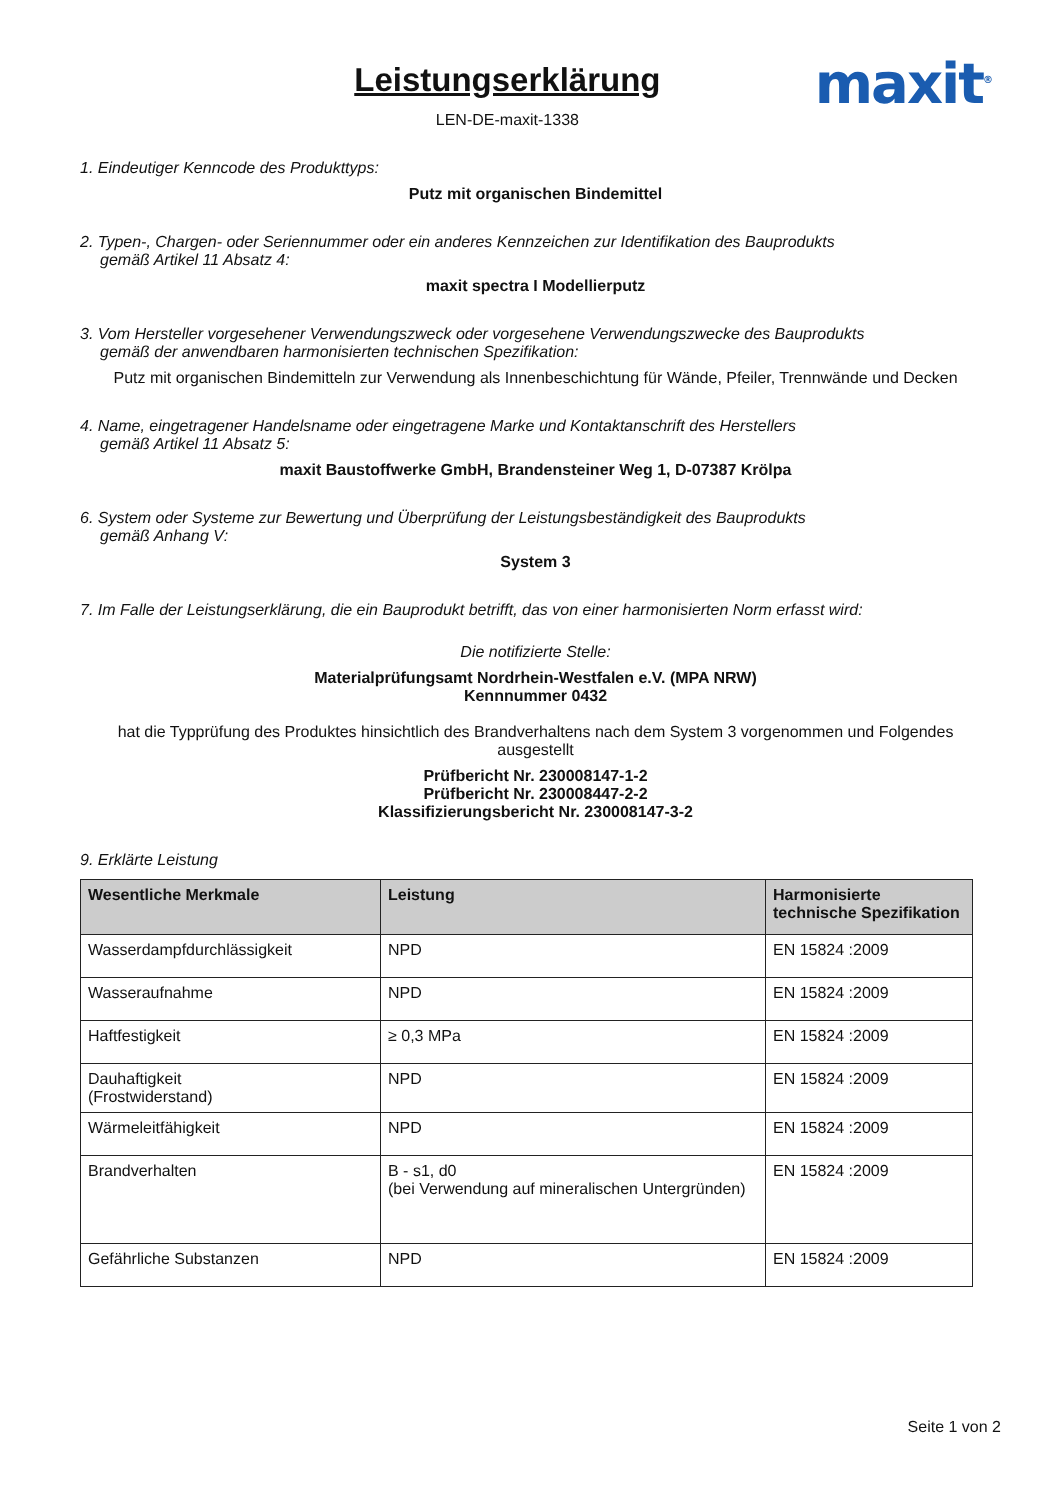Leistungserklärung
LEN-DE-maxit-1338
maxit<sup>®</sup>
1. Eindeutiger Kenncode des Produkttyps:
Putz mit organischen Bindemittel
2. Typen-, Chargen- oder Seriennummer oder ein anderes Kennzeichen zur Identifikation des Bauprodukts
gemäß Artikel 11 Absatz 4:
maxit spectra I Modellierputz
3. Vom Hersteller vorgesehener Verwendungszweck oder vorgesehene Verwendungszwecke des Bauprodukts
gemäß der anwendbaren harmonisierten technischen Spezifikation:
Putz mit organischen Bindemitteln zur Verwendung als Innenbeschichtung für Wände, Pfeiler, Trennwände und Decken
4. Name, eingetragener Handelsname oder eingetragene Marke und Kontaktanschrift des Herstellers
gemäß Artikel 11 Absatz 5:
maxit Baustoffwerke GmbH, Brandensteiner Weg 1, D-07387 Krölpa
6. System oder Systeme zur Bewertung und Überprüfung der Leistungsbeständigkeit des Bauprodukts
gemäß Anhang V:
System 3
7. Im Falle der Leistungserklärung, die ein Bauprodukt betrifft, das von einer harmonisierten Norm erfasst wird:
Die notifizierte Stelle:
Materialprüfungsamt Nordrhein-Westfalen e.V. (MPA NRW)
Kennnummer 0432
hat die Typprüfung des Produktes hinsichtlich des Brandverhaltens nach dem System 3 vorgenommen und Folgendes ausgestellt
Prüfbericht Nr. 230008147-1-2
Prüfbericht Nr. 230008447-2-2
Klassifizierungsbericht Nr. 230008147-3-2
9. Erklärte Leistung
| Wesentliche Merkmale | Leistung | Harmonisierte technische Spezifikation |
| --- | --- | --- |
| Wasserdampfdurchlässigkeit | NPD | EN 15824 :2009 |
| Wasseraufnahme | NPD | EN 15824 :2009 |
| Haftfestigkeit | ≥ 0,3 MPa | EN 15824 :2009 |
| Dauhaftigkeit (Frostwiderstand) | NPD | EN 15824 :2009 |
| Wärmeleitfähigkeit | NPD | EN 15824 :2009 |
| Brandverhalten | B - s1, d0 (bei Verwendung auf mineralischen Untergründen) | EN 15824 :2009 |
| Gefährliche Substanzen | NPD | EN 15824 :2009 |
Seite 1 von 2